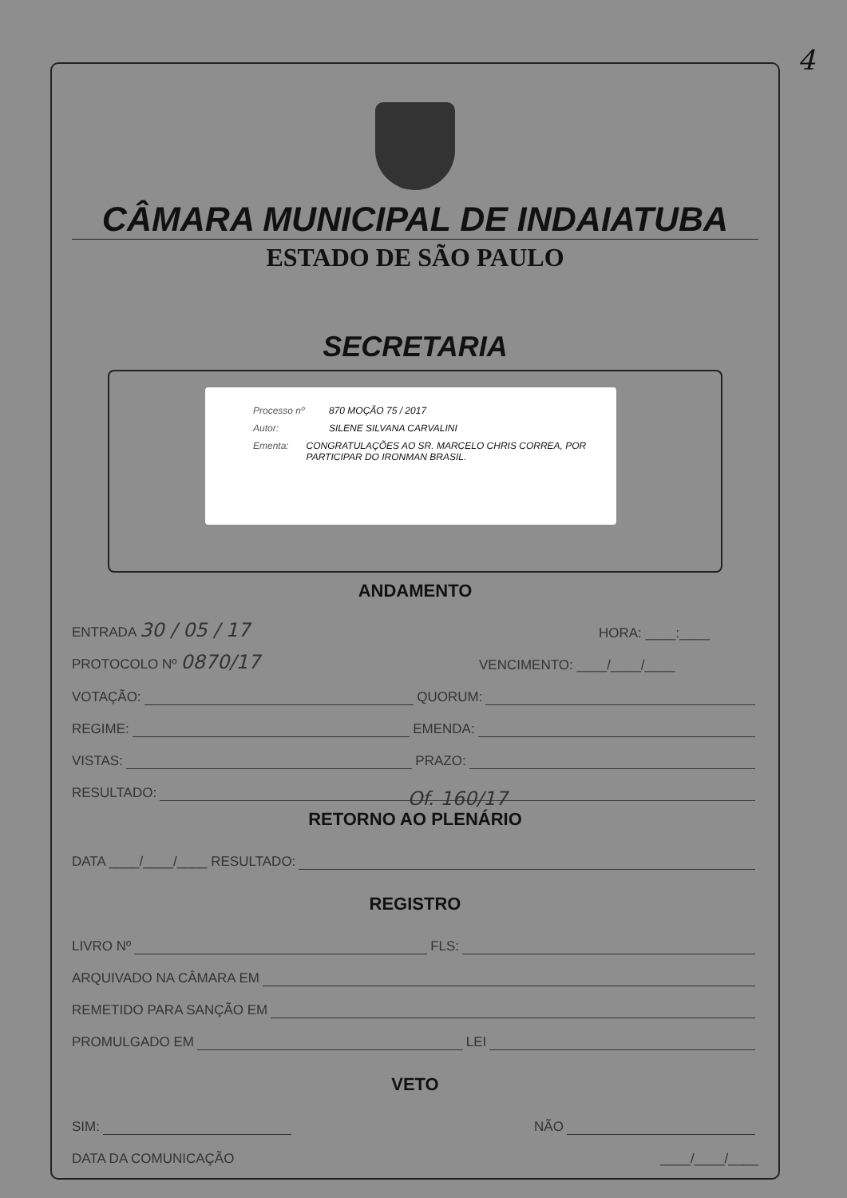4
CÂMARA MUNICIPAL DE INDAIATUBA
ESTADO DE SÃO PAULO
SECRETARIA
Processo nº 870 MOÇÃO 75 / 2017
Autor: SILENE SILVANA CARVALINI
Ementa: CONGRATULAÇÕES AO SR. MARCELO CHRIS CORREA, POR PARTICIPAR DO IRONMAN BRASIL.
ANDAMENTO
ENTRADA 30 / 05 / 17 HORA: ____:____
PROTOCOLO Nº 0870/17 VENCIMENTO: ____/____/____
VOTAÇÃO: QUORUM:
REGIME: EMENDA:
VISTAS: PRAZO:
RESULTADO: Of. 160/17
RETORNO AO PLENÁRIO
DATA ____/____/____ RESULTADO:
REGISTRO
LIVRO Nº FLS:
ARQUIVADO NA CÂMARA EM
REMETIDO PARA SANÇÃO EM
PROMULGADO EM LEI
VETO
SIM: NÃO
DATA DA COMUNICAÇÃO ____/____/____